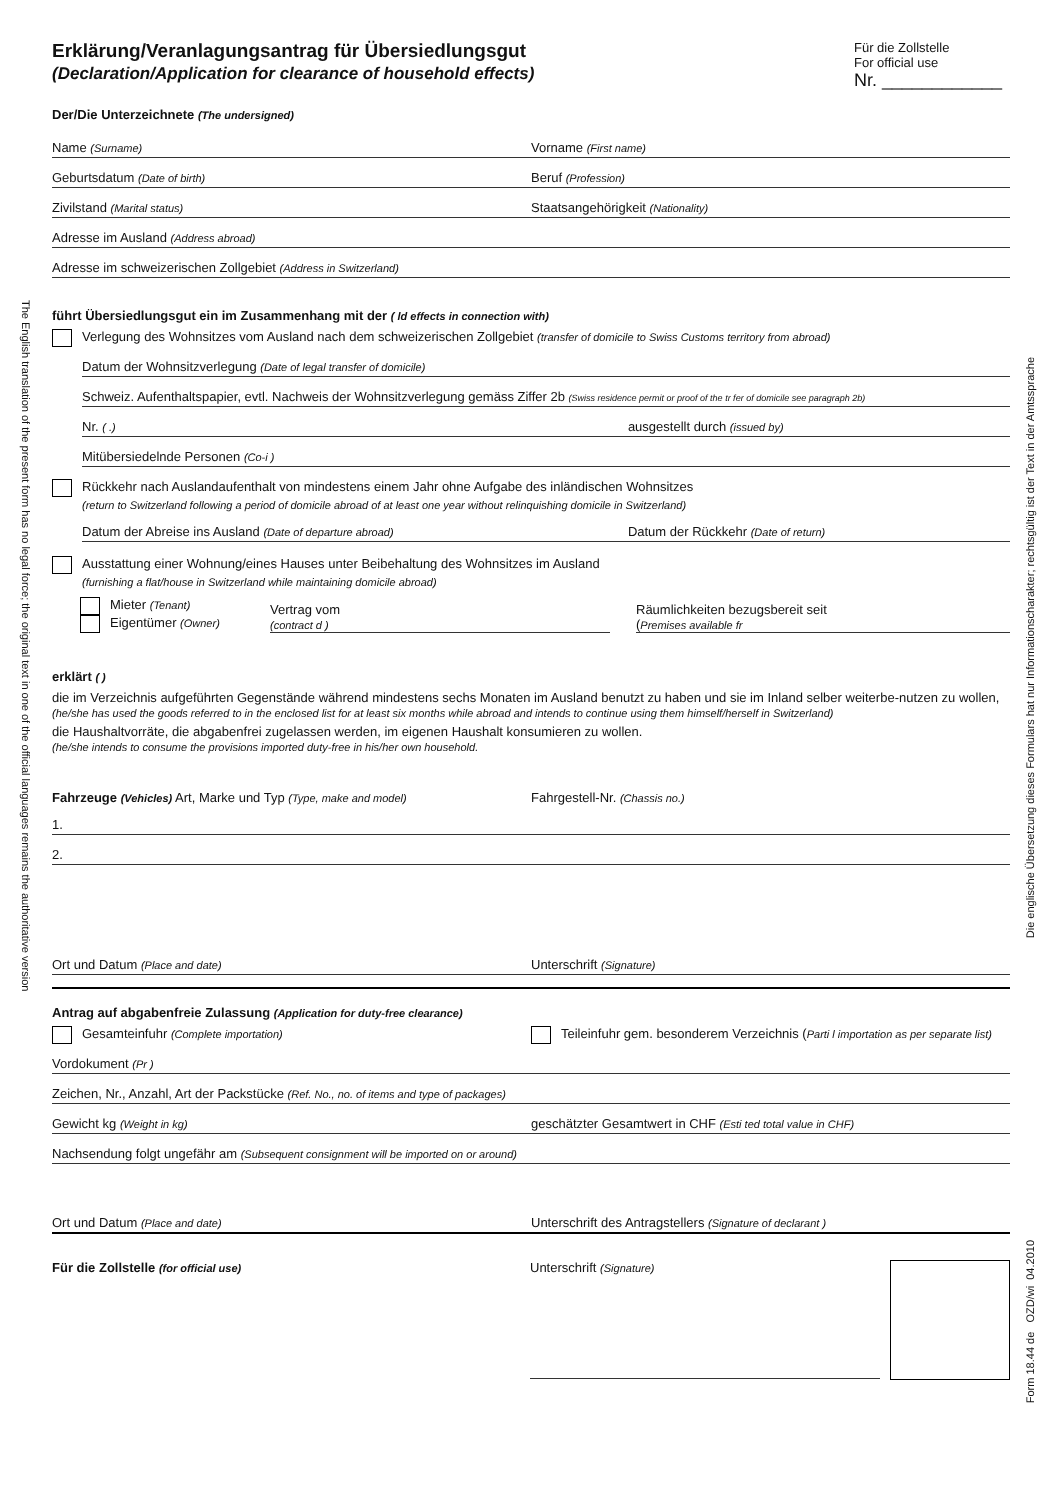The English translation of the present form has no legal force; the original text in one of the official languages remains the authoritative version
Die englische Übersetzung dieses Formulars hat nur Informationscharakter; rechtsgültig ist der Text in der Amtssprache
Form 18.44 de OZD/wi 04.2010
Erklärung/Veranlagungsantrag für Übersiedlungsgut
(Declaration/Application for clearance of household effects)
Für die Zollstelle
For official use
Nr. ____________
Der/Die Unterzeichnete (The undersigned)
Name (Surname)
Vorname (First name)
Geburtsdatum (Date of birth)
Beruf (Profession)
Zivilstand (Marital status)
Staatsangehörigkeit (Nationality)
Adresse im Ausland (Address abroad)
Adresse im schweizerischen Zollgebiet (Address in Switzerland)
führt Übersiedlungsgut ein im Zusammenhang mit der ( ld effects in connection with)
Verlegung des Wohnsitzes vom Ausland nach dem schweizerischen Zollgebiet (transfer of domicile to Swiss Customs territory from abroad)
Datum der Wohnsitzverlegung (Date of legal transfer of domicile)
Schweiz. Aufenthaltspapier, evtl. Nachweis der Wohnsitzverlegung gemäss Ziffer 2b (Swiss residence permit or proof of the tr fer of domicile see paragraph 2b)
Nr. ( .)
ausgestellt durch (issued by)
Mitübersiedelnde Personen (Co-i )
Rückkehr nach Auslandaufenthalt von mindestens einem Jahr ohne Aufgabe des inländischen Wohnsitzes
(return to Switzerland following a period of domicile abroad of at least one year without relinquishing domicile in Switzerland)
Datum der Abreise ins Ausland (Date of departure abroad)
Datum der Rückkehr (Date of return)
Ausstattung einer Wohnung/eines Hauses unter Beibehaltung des Wohnsitzes im Ausland
(furnishing a flat/house in Switzerland while maintaining domicile abroad)
Mieter (Tenant)
Eigentümer (Owner)
Vertrag vom
(contract d )
Räumlichkeiten bezugsbereit seit
(Premises available fr
erklärt ( )
die im Verzeichnis aufgeführten Gegenstände während mindestens sechs Monaten im Ausland benutzt zu haben und sie im Inland selber weiterbe-nutzen zu wollen,
(he/she has used the goods referred to in the enclosed list for at least six months while abroad and intends to continue using them himself/herself in Switzerland)
die Haushaltvorräte, die abgabenfrei zugelassen werden, im eigenen Haushalt konsumieren zu wollen.
(he/she intends to consume the provisions imported duty-free in his/her own household.
Fahrzeuge (Vehicles) Art, Marke und Typ (Type, make and model)
Fahrgestell-Nr. (Chassis no.)
1.
2.
Ort und Datum (Place and date)
Unterschrift (Signature)
Antrag auf abgabenfreie Zulassung (Application for duty-free clearance)
Gesamteinfuhr (Complete importation)
Teileinfuhr gem. besonderem Verzeichnis (Parti l importation as per separate list)
Vordokument (Pr )
Zeichen, Nr., Anzahl, Art der Packstücke (Ref. No., no. of items and type of packages)
Gewicht kg (Weight in kg)
geschätzter Gesamtwert in CHF (Esti ted total value in CHF)
Nachsendung folgt ungefähr am (Subsequent consignment will be imported on or around)
Ort und Datum (Place and date)
Unterschrift des Antragstellers (Signature of declarant )
Für die Zollstelle (for official use)
Unterschrift (Signature)